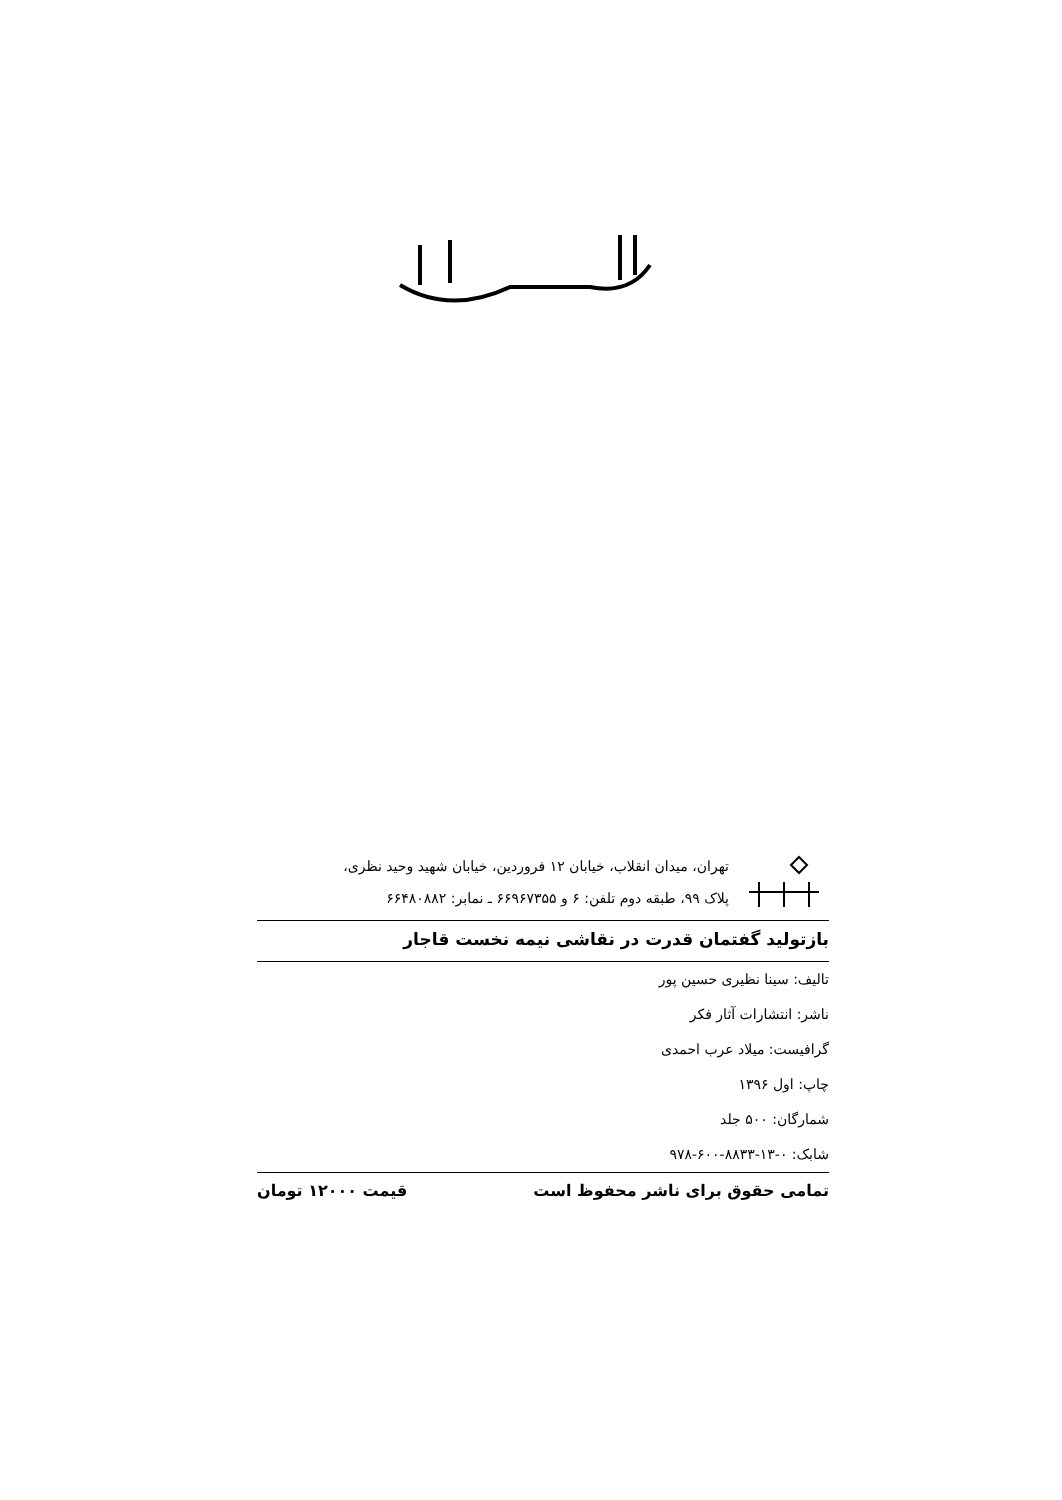تهران، میدان انقلاب، خیابان ۱۲ فروردین، خیابان شهید وحید نظری،
پلاک ۹۹، طبقه دوم تلفن: ۶ و ۶۶۹۶۷۳۵۵ ـ نمابر: ۶۶۴۸۰۸۸۲
بازتولید گفتمان قدرت در نقاشی نیمه نخست قاجار
تالیف: سینا نظیری حسین پور
ناشر: انتشارات آثار فکر
گرافیست: میلاد عرب احمدی
چاپ: اول ۱۳۹۶
شمارگان: ۵۰۰ جلد
شابک: ۰-۱۳-۸۸۳۳-۶۰۰-۹۷۸
تمامی حقوق برای ناشر محفوظ است قیمت ۱۲۰۰۰ تومان